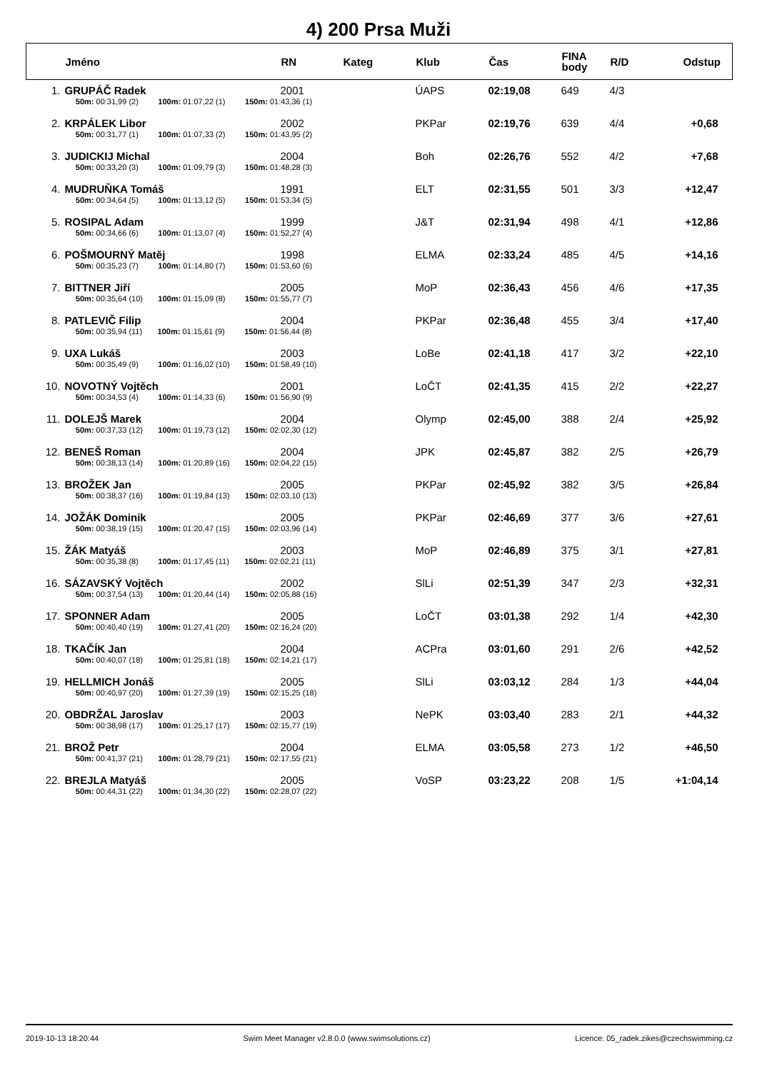4) 200 Prsa Muži
| | Jméno | RN | Kateg | Klub | Čas | FINA body | R/D | Odstup |
| --- | --- | --- | --- | --- | --- | --- | --- | --- |
| 1. | GRUPÁČ Radek | 2001 | | ÚAPS | 02:19,08 | 649 | 4/3 | |
| | 50m: 00:31,99 (2) 100m: 01:07,22 (1) 150m: 01:43,36 (1) | | | | | | | |
| 2. | KRPÁLEK Libor | 2002 | | PKPar | 02:19,76 | 639 | 4/4 | +0,68 |
| | 50m: 00:31,77 (1) 100m: 01:07,33 (2) 150m: 01:43,95 (2) | | | | | | | |
| 3. | JUDICKIJ Michal | 2004 | | Boh | 02:26,76 | 552 | 4/2 | +7,68 |
| | 50m: 00:33,20 (3) 100m: 01:09,79 (3) 150m: 01:48,28 (3) | | | | | | | |
| 4. | MUDRUŇKA Tomáš | 1991 | | ELT | 02:31,55 | 501 | 3/3 | +12,47 |
| | 50m: 00:34,64 (5) 100m: 01:13,12 (5) 150m: 01:53,34 (5) | | | | | | | |
| 5. | ROSIPAL Adam | 1999 | | J&T | 02:31,94 | 498 | 4/1 | +12,86 |
| | 50m: 00:34,66 (6) 100m: 01:13,07 (4) 150m: 01:52,27 (4) | | | | | | | |
| 6. | POŠMOURNÝ Matěj | 1998 | | ELMA | 02:33,24 | 485 | 4/5 | +14,16 |
| | 50m: 00:35,23 (7) 100m: 01:14,80 (7) 150m: 01:53,60 (6) | | | | | | | |
| 7. | BITTNER Jiří | 2005 | | MoP | 02:36,43 | 456 | 4/6 | +17,35 |
| | 50m: 00:35,64 (10) 100m: 01:15,09 (8) 150m: 01:55,77 (7) | | | | | | | |
| 8. | PATLEVIČ Filip | 2004 | | PKPar | 02:36,48 | 455 | 3/4 | +17,40 |
| | 50m: 00:35,94 (11) 100m: 01:15,61 (9) 150m: 01:56,44 (8) | | | | | | | |
| 9. | UXA Lukáš | 2003 | | LoBe | 02:41,18 | 417 | 3/2 | +22,10 |
| | 50m: 00:35,49 (9) 100m: 01:16,02 (10) 150m: 01:58,49 (10) | | | | | | | |
| 10. | NOVOTNÝ Vojtěch | 2001 | | LoČT | 02:41,35 | 415 | 2/2 | +22,27 |
| | 50m: 00:34,53 (4) 100m: 01:14,33 (6) 150m: 01:56,90 (9) | | | | | | | |
| 11. | DOLEJŠ Marek | 2004 | | Olymp | 02:45,00 | 388 | 2/4 | +25,92 |
| | 50m: 00:37,33 (12) 100m: 01:19,73 (12) 150m: 02:02,30 (12) | | | | | | | |
| 12. | BENEŠ Roman | 2004 | | JPK | 02:45,87 | 382 | 2/5 | +26,79 |
| | 50m: 00:38,13 (14) 100m: 01:20,89 (16) 150m: 02:04,22 (15) | | | | | | | |
| 13. | BROŽEK Jan | 2005 | | PKPar | 02:45,92 | 382 | 3/5 | +26,84 |
| | 50m: 00:38,37 (16) 100m: 01:19,84 (13) 150m: 02:03,10 (13) | | | | | | | |
| 14. | JOŽÁK Dominik | 2005 | | PKPar | 02:46,69 | 377 | 3/6 | +27,61 |
| | 50m: 00:38,19 (15) 100m: 01:20,47 (15) 150m: 02:03,96 (14) | | | | | | | |
| 15. | ŽÁK Matyáš | 2003 | | MoP | 02:46,89 | 375 | 3/1 | +27,81 |
| | 50m: 00:35,38 (8) 100m: 01:17,45 (11) 150m: 02:02,21 (11) | | | | | | | |
| 16. | SÁZAVSKÝ Vojtěch | 2002 | | SlLi | 02:51,39 | 347 | 2/3 | +32,31 |
| | 50m: 00:37,54 (13) 100m: 01:20,44 (14) 150m: 02:05,88 (16) | | | | | | | |
| 17. | SPONNER Adam | 2005 | | LoČT | 03:01,38 | 292 | 1/4 | +42,30 |
| | 50m: 00:40,40 (19) 100m: 01:27,41 (20) 150m: 02:16,24 (20) | | | | | | | |
| 18. | TKAČÍK Jan | 2004 | | ACPra | 03:01,60 | 291 | 2/6 | +42,52 |
| | 50m: 00:40,07 (18) 100m: 01:25,81 (18) 150m: 02:14,21 (17) | | | | | | | |
| 19. | HELLMICH Jonáš | 2005 | | SlLi | 03:03,12 | 284 | 1/3 | +44,04 |
| | 50m: 00:40,97 (20) 100m: 01:27,39 (19) 150m: 02:15,25 (18) | | | | | | | |
| 20. | OBDRŽAL Jaroslav | 2003 | | NePK | 03:03,40 | 283 | 2/1 | +44,32 |
| | 50m: 00:38,98 (17) 100m: 01:25,17 (17) 150m: 02:15,77 (19) | | | | | | | |
| 21. | BROŽ Petr | 2004 | | ELMA | 03:05,58 | 273 | 1/2 | +46,50 |
| | 50m: 00:41,37 (21) 100m: 01:28,79 (21) 150m: 02:17,55 (21) | | | | | | | |
| 22. | BREJLA Matyáš | 2005 | | VoSP | 03:23,22 | 208 | 1/5 | +1:04,14 |
| | 50m: 00:44,31 (22) 100m: 01:34,30 (22) 150m: 02:28,07 (22) | | | | | | | |
2019-10-13 18:20:44 Swim Meet Manager v2.8.0.0 (www.swimsolutions.cz) Licence: 05_radek.zikes@czechswimming.cz